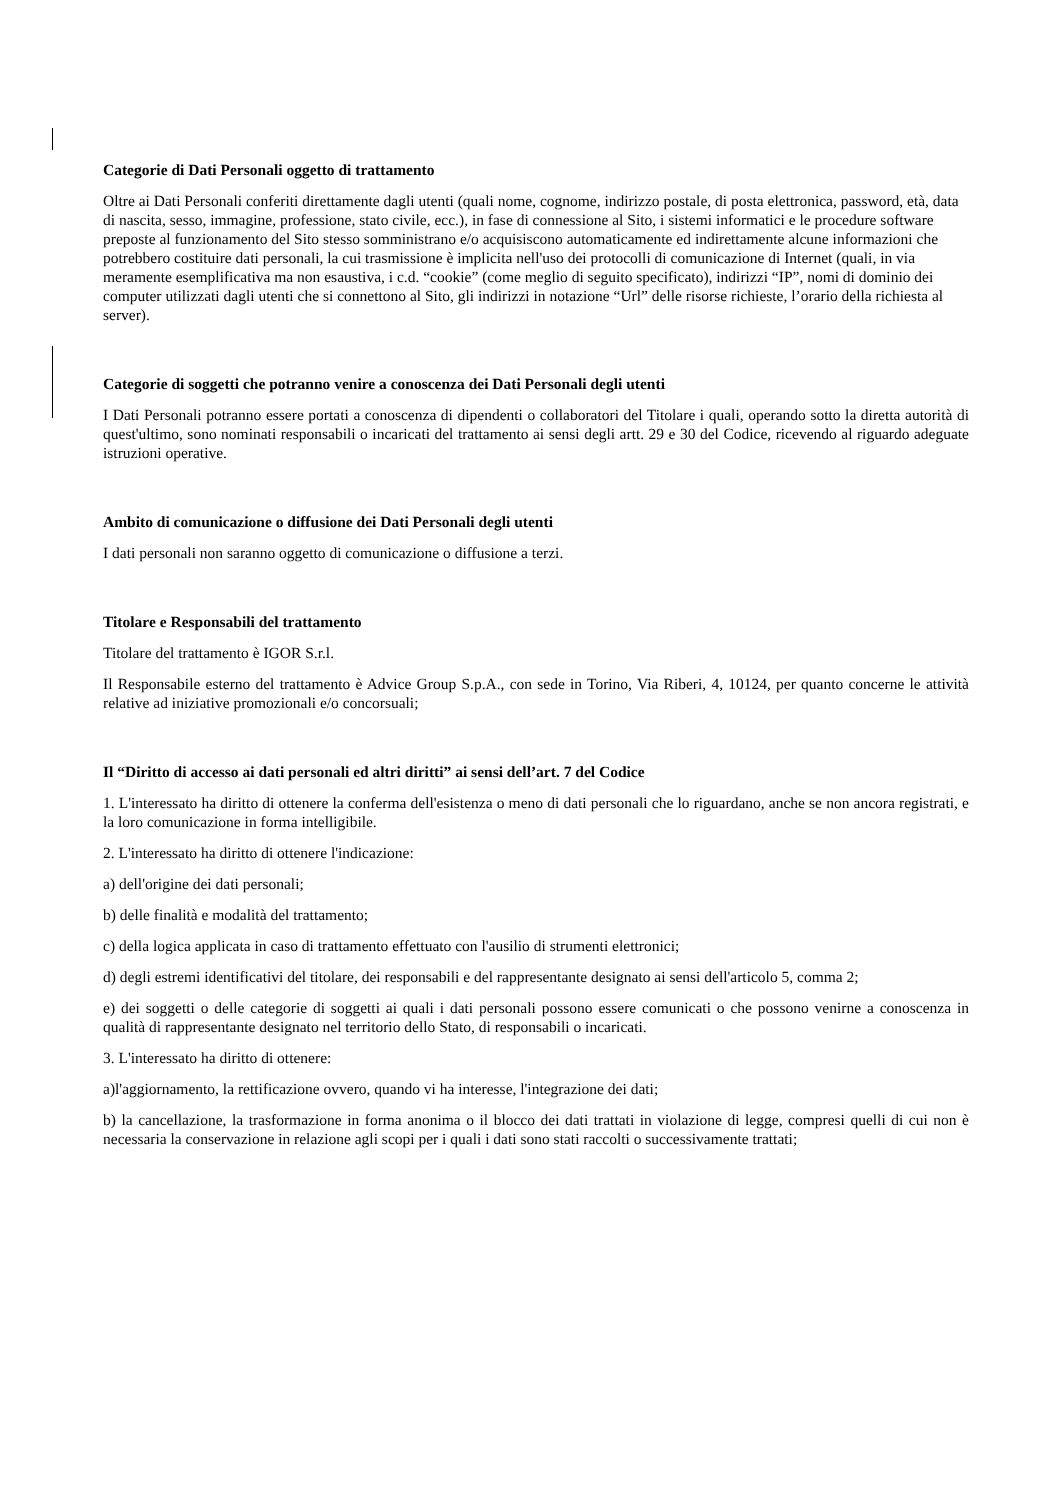Categorie di Dati Personali oggetto di trattamento
Oltre ai Dati Personali conferiti direttamente dagli utenti (quali nome, cognome, indirizzo postale, di posta elettronica, password, età, data di nascita, sesso, immagine, professione, stato civile, ecc.), in fase di connessione al Sito, i sistemi informatici e le procedure software preposte al funzionamento del Sito stesso somministrano e/o acquisiscono automaticamente ed indirettamente alcune informazioni che potrebbero costituire dati personali, la cui trasmissione è implicita nell'uso dei protocolli di comunicazione di Internet (quali, in via meramente esemplificativa ma non esaustiva, i c.d. “cookie” (come meglio di seguito specificato), indirizzi “IP”, nomi di dominio dei computer utilizzati dagli utenti che si connettono al Sito, gli indirizzi in notazione “Url” delle risorse richieste, l’orario della richiesta al server).
Categorie di soggetti che potranno venire a conoscenza dei Dati Personali degli utenti
I Dati Personali potranno essere portati a conoscenza di dipendenti o collaboratori del Titolare i quali, operando sotto la diretta autorità di quest'ultimo, sono nominati responsabili o incaricati del trattamento ai sensi degli artt. 29 e 30 del Codice, ricevendo al riguardo adeguate istruzioni operative.
Ambito di comunicazione o diffusione dei Dati Personali degli utenti
I dati personali non saranno oggetto di comunicazione o diffusione a terzi.
Titolare e Responsabili del trattamento
Titolare del trattamento è IGOR S.r.l.
Il Responsabile esterno del trattamento è Advice Group S.p.A., con sede in Torino, Via Riberi, 4, 10124, per quanto concerne le attività relative ad iniziative promozionali e/o concorsuali;
Il “Diritto di accesso ai dati personali ed altri diritti” ai sensi dell’art. 7 del Codice
1. L'interessato ha diritto di ottenere la conferma dell'esistenza o meno di dati personali che lo riguardano, anche se non ancora registrati, e la loro comunicazione in forma intelligibile.
2. L'interessato ha diritto di ottenere l'indicazione:
a) dell'origine dei dati personali;
b) delle finalità e modalità del trattamento;
c) della logica applicata in caso di trattamento effettuato con l'ausilio di strumenti elettronici;
d) degli estremi identificativi del titolare, dei responsabili e del rappresentante designato ai sensi dell'articolo 5, comma 2;
e) dei soggetti o delle categorie di soggetti ai quali i dati personali possono essere comunicati o che possono venirne a conoscenza in qualità di rappresentante designato nel territorio dello Stato, di responsabili o incaricati.
3. L'interessato ha diritto di ottenere:
a)l'aggiornamento, la rettificazione ovvero, quando vi ha interesse, l'integrazione dei dati;
b) la cancellazione, la trasformazione in forma anonima o il blocco dei dati trattati in violazione di legge, compresi quelli di cui non è necessaria la conservazione in relazione agli scopi per i quali i dati sono stati raccolti o successivamente trattati;